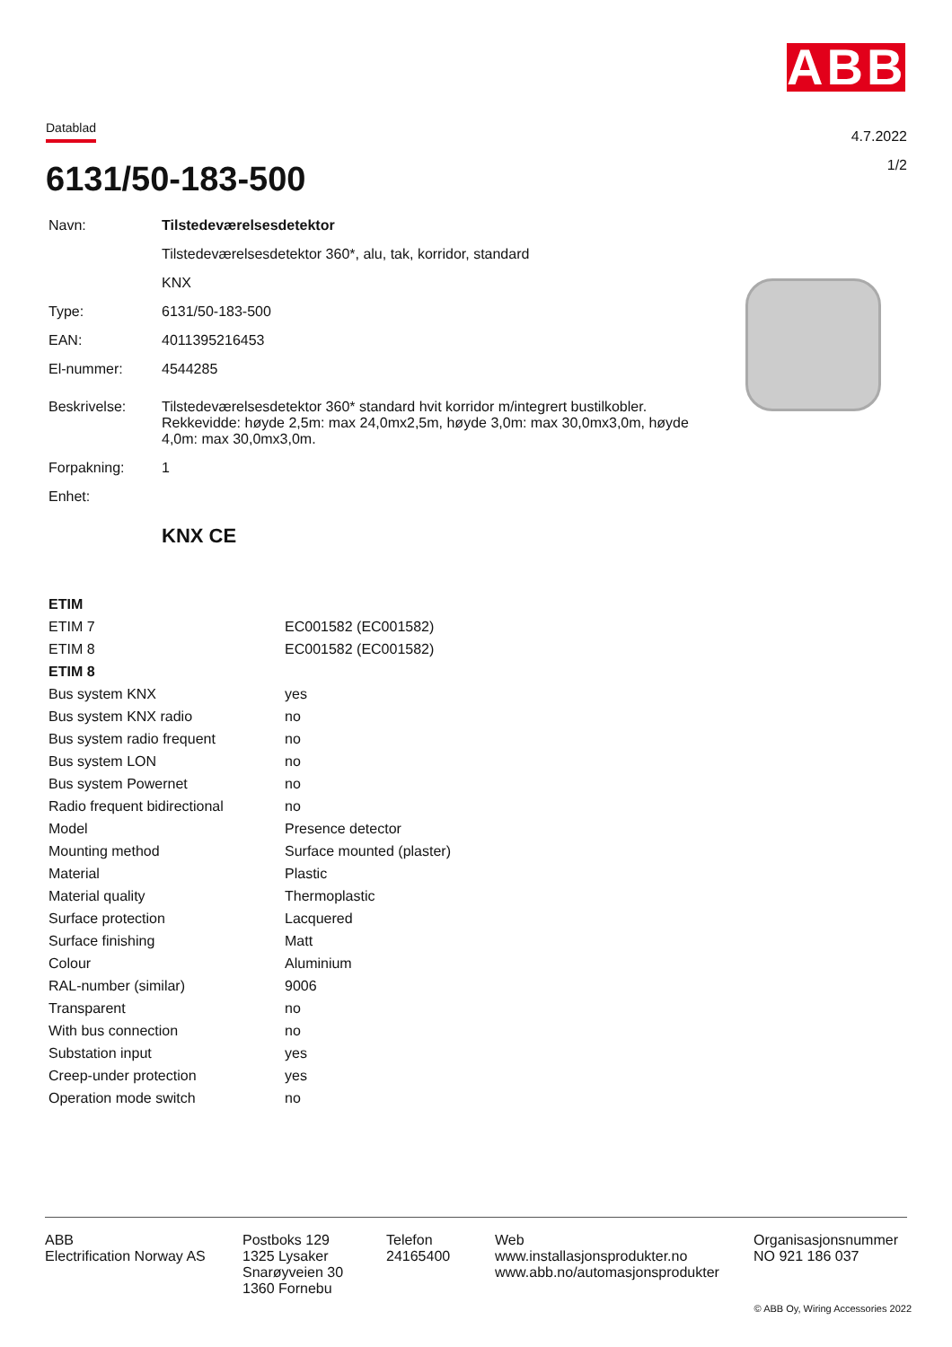ABB
Datablad
4.7.2022
1/2 6131/50-183-500
| Navn: | Tilstedeværelsesdetektor |
| | Tilstedeværelsesdetektor 360*, alu, tak, korridor, standard |
| | KNX |
| Type: | 6131/50-183-500 |
| EAN: | 4011395216453 |
| El-nummer: | 4544285 |
| Beskrivelse: | Tilstedeværelsesdetektor 360* standard hvit korridor m/integrert bustilkobler. Rekkevidde: høyde 2,5m: max 24,0mx2,5m, høyde 3,0m: max 30,0mx3,0m, høyde 4,0m: max 30,0mx3,0m. |
| Forpakning: | 1 |
| Enhet: | |
| | KNX CE |
| ETIM | |
| ETIM 7 | EC001582 (EC001582) |
| ETIM 8 | EC001582 (EC001582) |
| ETIM 8 | |
| Bus system KNX | yes |
| Bus system KNX radio | no |
| Bus system radio frequent | no |
| Bus system LON | no |
| Bus system Powernet | no |
| Radio frequent bidirectional | no |
| Model | Presence detector |
| Mounting method | Surface mounted (plaster) |
| Material | Plastic |
| Material quality | Thermoplastic |
| Surface protection | Lacquered |
| Surface finishing | Matt |
| Colour | Aluminium |
| RAL-number (similar) | 9006 |
| Transparent | no |
| With bus connection | no |
| Substation input | yes |
| Creep-under protection | yes |
| Operation mode switch | no |
ABB
Electrification Norway AS
Postboks 129
1325 Lysaker
Snarøyveien 30
1360 Fornebu
Telefon
24165400
Web
www.installasjonsprodukter.no
www.abb.no/automasjonsprodukter
Organisasjonsnummer
NO 921 186 037
© ABB Oy, Wiring Accessories 2022